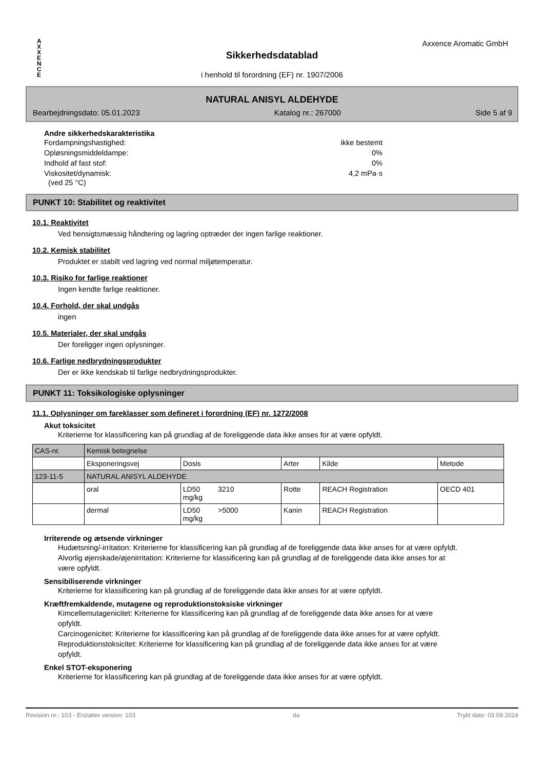A X X E N C E
Axxence Aromatic GmbH
Sikkerhedsdatablad
i henhold til forordning (EF) nr. 1907/2006
NATURAL ANISYL ALDEHYDE
Bearbejdningsdato: 05.01.2023 Katalog nr.: 267000 Side 5 af 9
Andre sikkerhedskarakteristika
Fordampningshastighed: ikke bestemt
Opløsningsmiddeldampe: 0%
Indhold af fast stof: 0%
Viskositet/dynamisk: 4,2 mPa·s
(ved 25 °C)
PUNKT 10: Stabilitet og reaktivitet
10.1. Reaktivitet
Ved hensigtsmæssig håndtering og lagring optræder der ingen farlige reaktioner.
10.2. Kemisk stabilitet
Produktet er stabilt ved lagring ved normal miljøtemperatur.
10.3. Risiko for farlige reaktioner
Ingen kendte farlige reaktioner.
10.4. Forhold, der skal undgås
ingen
10.5. Materialer, der skal undgås
Der foreligger ingen oplysninger.
10.6. Farlige nedbrydningsprodukter
Der er ikke kendskab til farlige nedbrydningsprodukter.
PUNKT 11: Toksikologiske oplysninger
11.1. Oplysninger om fareklasser som defineret i forordning (EF) nr. 1272/2008
Akut toksicitet
Kriterierne for klassificering kan på grundlag af de foreliggende data ikke anses for at være opfyldt.
| CAS-nr. | Kemisk betegnelse | | | | |
| | Eksponeringsvej | Dosis | Arter | Kilde | Metode |
| 123-11-5 | NATURAL ANISYL ALDEHYDE | | | | |
| | oral | LD50 3210 mg/kg | Rotte | REACH Registration | OECD 401 |
| | dermal | LD50 >5000 mg/kg | Kanin | REACH Registration | |
Irriterende og ætsende virkninger
Hudætsning/-irritation: Kriterierne for klassificering kan på grundlag af de foreliggende data ikke anses for at være opfyldt.
Alvorlig øjenskade/øjenirritation: Kriterierne for klassificering kan på grundlag af de foreliggende data ikke anses for at være opfyldt.
Sensibiliserende virkninger
Kriterierne for klassificering kan på grundlag af de foreliggende data ikke anses for at være opfyldt.
Kræftfremkaldende, mutagene og reproduktionstoksiske virkninger
Kimcellemutagenicitet: Kriterierne for klassificering kan på grundlag af de foreliggende data ikke anses for at være opfyldt.
Carcinogenicitet: Kriterierne for klassificering kan på grundlag af de foreliggende data ikke anses for at være opfyldt.
Reproduktionstoksicitet: Kriterierne for klassificering kan på grundlag af de foreliggende data ikke anses for at være opfyldt.
Enkel STOT-eksponering
Kriterierne for klassificering kan på grundlag af de foreliggende data ikke anses for at være opfyldt.
Revision nr.: 103 - Erstatter version: 103 da Trykt dato: 03.09.2024